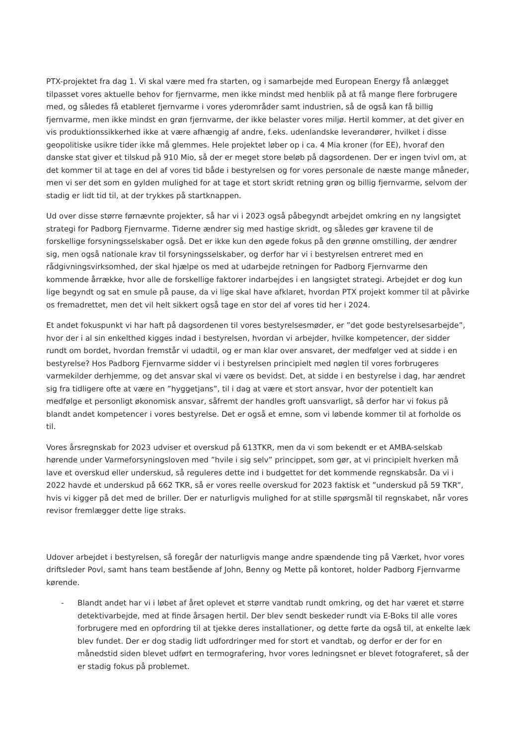PTX-projektet fra dag 1. Vi skal være med fra starten, og i samarbejde med European Energy få anlægget tilpasset vores aktuelle behov for fjernvarme, men ikke mindst med henblik på at få mange flere forbrugere med, og således få etableret fjernvarme i vores yderområder samt industrien, så de også kan få billig fjernvarme, men ikke mindst en grøn fjernvarme, der ikke belaster vores miljø. Hertil kommer, at det giver en vis produktionssikkerhed ikke at være afhængig af andre, f.eks. udenlandske leverandører, hvilket i disse geopolitiske usikre tider ikke må glemmes. Hele projektet løber op i ca. 4 Mia kroner (for EE), hvoraf den danske stat giver et tilskud på 910 Mio, så der er meget store beløb på dagsordenen. Der er ingen tvivl om, at det kommer til at tage en del af vores tid både i bestyrelsen og for vores personale de næste mange måneder, men vi ser det som en gylden mulighed for at tage et stort skridt retning grøn og billig fjernvarme, selvom der stadig er lidt tid til, at der trykkes på startknappen.
Ud over disse større førnævnte projekter, så har vi i 2023 også påbegyndt arbejdet omkring en ny langsigtet strategi for Padborg Fjernvarme. Tiderne ændrer sig med hastige skridt, og således gør kravene til de forskellige forsyningsselskaber også. Det er ikke kun den øgede fokus på den grønne omstilling, der ændrer sig, men også nationale krav til forsyningsselskaber, og derfor har vi i bestyrelsen entreret med en rådgivningsvirksomhed, der skal hjælpe os med at udarbejde retningen for Padborg Fjernvarme den kommende årrække, hvor alle de forskellige faktorer indarbejdes i en langsigtet strategi. Arbejdet er dog kun lige begyndt og sat en smule på pause, da vi lige skal have afklaret, hvordan PTX projekt kommer til at påvirke os fremadrettet, men det vil helt sikkert også tage en stor del af vores tid her i 2024.
Et andet fokuspunkt vi har haft på dagsordenen til vores bestyrelsesmøder, er ”det gode bestyrelsesarbejde”, hvor der i al sin enkelthed kigges indad i bestyrelsen, hvordan vi arbejder, hvilke kompetencer, der sidder rundt om bordet, hvordan fremstår vi udadtil, og er man klar over ansvaret, der medfølger ved at sidde i en bestyrelse? Hos Padborg Fjernvarme sidder vi i bestyrelsen principielt med nøglen til vores forbrugeres varmekilder derhjemme, og det ansvar skal vi være os bevidst. Det, at sidde i en bestyrelse i dag, har ændret sig fra tidligere ofte at være en ”hyggetjans”, til i dag at være et stort ansvar, hvor der potentielt kan medfølge et personligt økonomisk ansvar, såfremt der handles groft uansvarligt, så derfor har vi fokus på blandt andet kompetencer i vores bestyrelse. Det er også et emne, som vi løbende kommer til at forholde os til.
Vores årsregnskab for 2023 udviser et overskud på 613TKR, men da vi som bekendt er et AMBA-selskab hørende under Varmeforsyningsloven med ”hvile i sig selv” princippet, som gør, at vi principielt hverken må lave et overskud eller underskud, så reguleres dette ind i budgettet for det kommende regnskabsår. Da vi i 2022 havde et underskud på 662 TKR, så er vores reelle overskud for 2023 faktisk et ”underskud på 59 TKR”, hvis vi kigger på det med de briller. Der er naturligvis mulighed for at stille spørgsmål til regnskabet, når vores revisor fremlægger dette lige straks.
Udover arbejdet i bestyrelsen, så foregår der naturligvis mange andre spændende ting på Værket, hvor vores driftsleder Povl, samt hans team bestående af John, Benny og Mette på kontoret, holder Padborg Fjernvarme kørende.
- Blandt andet har vi i løbet af året oplevet et større vandtab rundt omkring, og det har været et større detektivarbejde, med at finde årsagen hertil. Der blev sendt beskeder rundt via E-Boks til alle vores forbrugere med en opfordring til at tjekke deres installationer, og dette førte da også til, at enkelte læk blev fundet. Der er dog stadig lidt udfordringer med for stort et vandtab, og derfor er der for en månedstid siden blevet udført en termografering, hvor vores ledningsnet er blevet fotograferet, så der er stadig fokus på problemet.